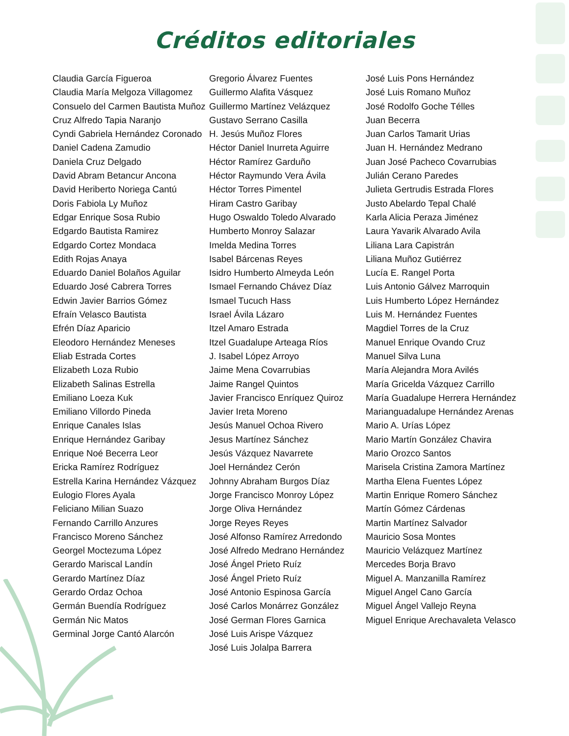Créditos editoriales
Claudia García Figueroa
Claudia María Melgoza Villagomez
Consuelo del Carmen Bautista Muñoz
Cruz Alfredo Tapia Naranjo
Cyndi Gabriela Hernández Coronado
Daniel Cadena Zamudio
Daniela Cruz Delgado
David Abram Betancur Ancona
David Heriberto Noriega Cantú
Doris Fabiola Ly Muñoz
Edgar Enrique Sosa Rubio
Edgardo Bautista Ramirez
Edgardo Cortez Mondaca
Edith Rojas Anaya
Eduardo Daniel Bolaños Aguilar
Eduardo José Cabrera Torres
Edwin Javier Barrios Gómez
Efraín Velasco Bautista
Efrén Díaz Aparicio
Eleodoro Hernández Meneses
Eliab Estrada Cortes
Elizabeth Loza Rubio
Elizabeth Salinas Estrella
Emiliano Loeza Kuk
Emiliano Villordo Pineda
Enrique Canales Islas
Enrique Hernández Garibay
Enrique Noé Becerra Leor
Ericka Ramírez Rodríguez
Estrella Karina Hernández Vázquez
Eulogio Flores Ayala
Feliciano Milian Suazo
Fernando Carrillo Anzures
Francisco Moreno Sánchez
Georgel Moctezuma López
Gerardo Mariscal Landín
Gerardo Martínez Díaz
Gerardo Ordaz Ochoa
Germán Buendía Rodríguez
Germán Nic Matos
Germinal Jorge Cantó Alarcón
Gregorio Álvarez Fuentes
Guillermo Alafita Vásquez
Guillermo Martínez Velázquez
Gustavo Serrano Casilla
H. Jesús Muñoz Flores
Héctor Daniel Inurreta Aguirre
Héctor Ramírez Garduño
Héctor Raymundo Vera Ávila
Héctor Torres Pimentel
Hiram Castro Garibay
Hugo Oswaldo Toledo Alvarado
Humberto Monroy Salazar
Imelda Medina Torres
Isabel Bárcenas Reyes
Isidro Humberto Almeyda León
Ismael Fernando Chávez Díaz
Ismael Tucuch Hass
Israel Ávila Lázaro
Itzel Amaro Estrada
Itzel Guadalupe Arteaga Ríos
J. Isabel López Arroyo
Jaime Mena Covarrubias
Jaime Rangel Quintos
Javier Francisco Enríquez Quiroz
Javier Ireta Moreno
Jesús Manuel Ochoa Rivero
Jesus Martínez Sánchez
Jesús Vázquez Navarrete
Joel Hernández Cerón
Johnny Abraham Burgos Díaz
Jorge Francisco Monroy López
Jorge Oliva Hernández
Jorge Reyes Reyes
José Alfonso Ramírez Arredondo
José Alfredo Medrano Hernández
José Ángel Prieto Ruíz
José Ángel Prieto Ruíz
José Antonio Espinosa García
José Carlos Monárrez González
José German Flores Garnica
José Luis Arispe Vázquez
José Luis Jolalpa Barrera
José Luis Pons Hernández
José Luis Romano Muñoz
José Rodolfo Goche Télles
Juan Becerra
Juan Carlos Tamarit Urias
Juan H. Hernández Medrano
Juan José Pacheco Covarrubias
Julián Cerano Paredes
Julieta Gertrudis Estrada Flores
Justo Abelardo Tepal Chalé
Karla Alicia Peraza Jiménez
Laura Yavarik Alvarado Avila
Liliana Lara Capistrán
Liliana Muñoz Gutiérrez
Lucía E. Rangel Porta
Luis Antonio Gálvez Marroquin
Luis Humberto López Hernández
Luis M. Hernández Fuentes
Magdiel Torres de la Cruz
Manuel Enrique Ovando Cruz
Manuel Silva Luna
María Alejandra Mora Avilés
María Gricelda Vázquez Carrillo
María Guadalupe Herrera Hernández
Marianguadalupe Hernández Arenas
Mario A. Urías López
Mario Martín González Chavira
Mario Orozco Santos
Marisela Cristina Zamora Martínez
Martha Elena Fuentes López
Martin Enrique Romero Sánchez
Martín Gómez Cárdenas
Martin Martínez Salvador
Mauricio Sosa Montes
Mauricio Velázquez Martínez
Mercedes Borja Bravo
Miguel A. Manzanilla Ramírez
Miguel Angel Cano García
Miguel Ángel Vallejo Reyna
Miguel Enrique Arechavaleta Velasco